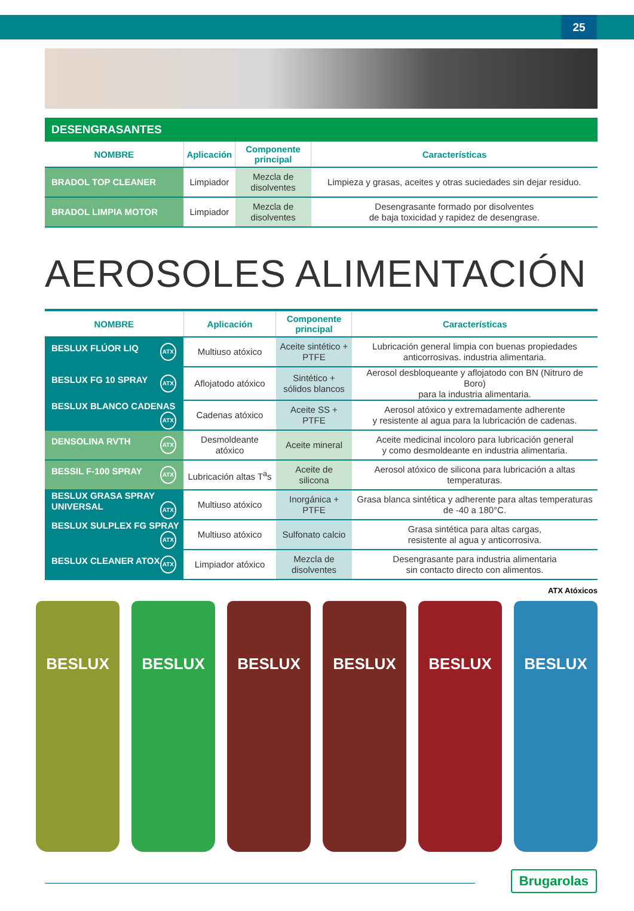25
DESENGRASANTES
| NOMBRE | Aplicación | Componente principal | Características |
| --- | --- | --- | --- |
| BRADOL TOP CLEANER | Limpiador | Mezcla de disolventes | Limpieza y grasas, aceites y otras suciedades sin dejar residuo. |
| BRADOL LIMPIA MOTOR | Limpiador | Mezcla de disolventes | Desengrasante formado por disolventes de baja toxicidad y rapidez de desengrase. |
AEROSOLES ALIMENTACIÓN
| NOMBRE | Aplicación | Componente principal | Características |
| --- | --- | --- | --- |
| BESLUX FLÚOR LIQ ATX | Multiuso atóxico | Aceite sintético + PTFE | Lubricación general limpia con buenas propiedades anticorrosivas. industria alimentaria. |
| BESLUX FG 10 SPRAY ATX | Aflojatodo atóxico | Sintético + sólidos blancos | Aerosol desbloqueante y aflojatodo con BN (Nitruro de Boro) para la industria alimentaria. |
| BESLUX BLANCO CADENAS ATX | Cadenas atóxico | Aceite SS + PTFE | Aerosol atóxico y extremadamente adherente y resistente al agua para la lubricación de cadenas. |
| DENSOLINA RVTH ATX | Desmoldeante atóxico | Aceite mineral | Aceite medicinal incoloro para lubricación general y como desmoldeante en industria alimentaria. |
| BESSIL F-100 SPRAY ATX | Lubricación altas T<sup>a</sup>s | Aceite de silicona | Aerosol atóxico de silicona para lubricación a altas temperaturas. |
| BESLUX GRASA SPRAY UNIVERSAL ATX | Multiuso atóxico | Inorgánica + PTFE | Grasa blanca sintética y adherente para altas temperaturas de -40 a 180°C. |
| BESLUX SULPLEX FG SPRAY ATX | Multiuso atóxico | Sulfonato calcio | Grasa sintética para altas cargas, resistente al agua y anticorrosiva. |
| BESLUX CLEANER ATOX ATX | Limpiador atóxico | Mezcla de disolventes | Desengrasante para industria alimentaria sin contacto directo con alimentos. |
ATX Atóxicos
BESLUX BESLUX BESLUX BESLUX BESLUX BESLUX
Brugarolas